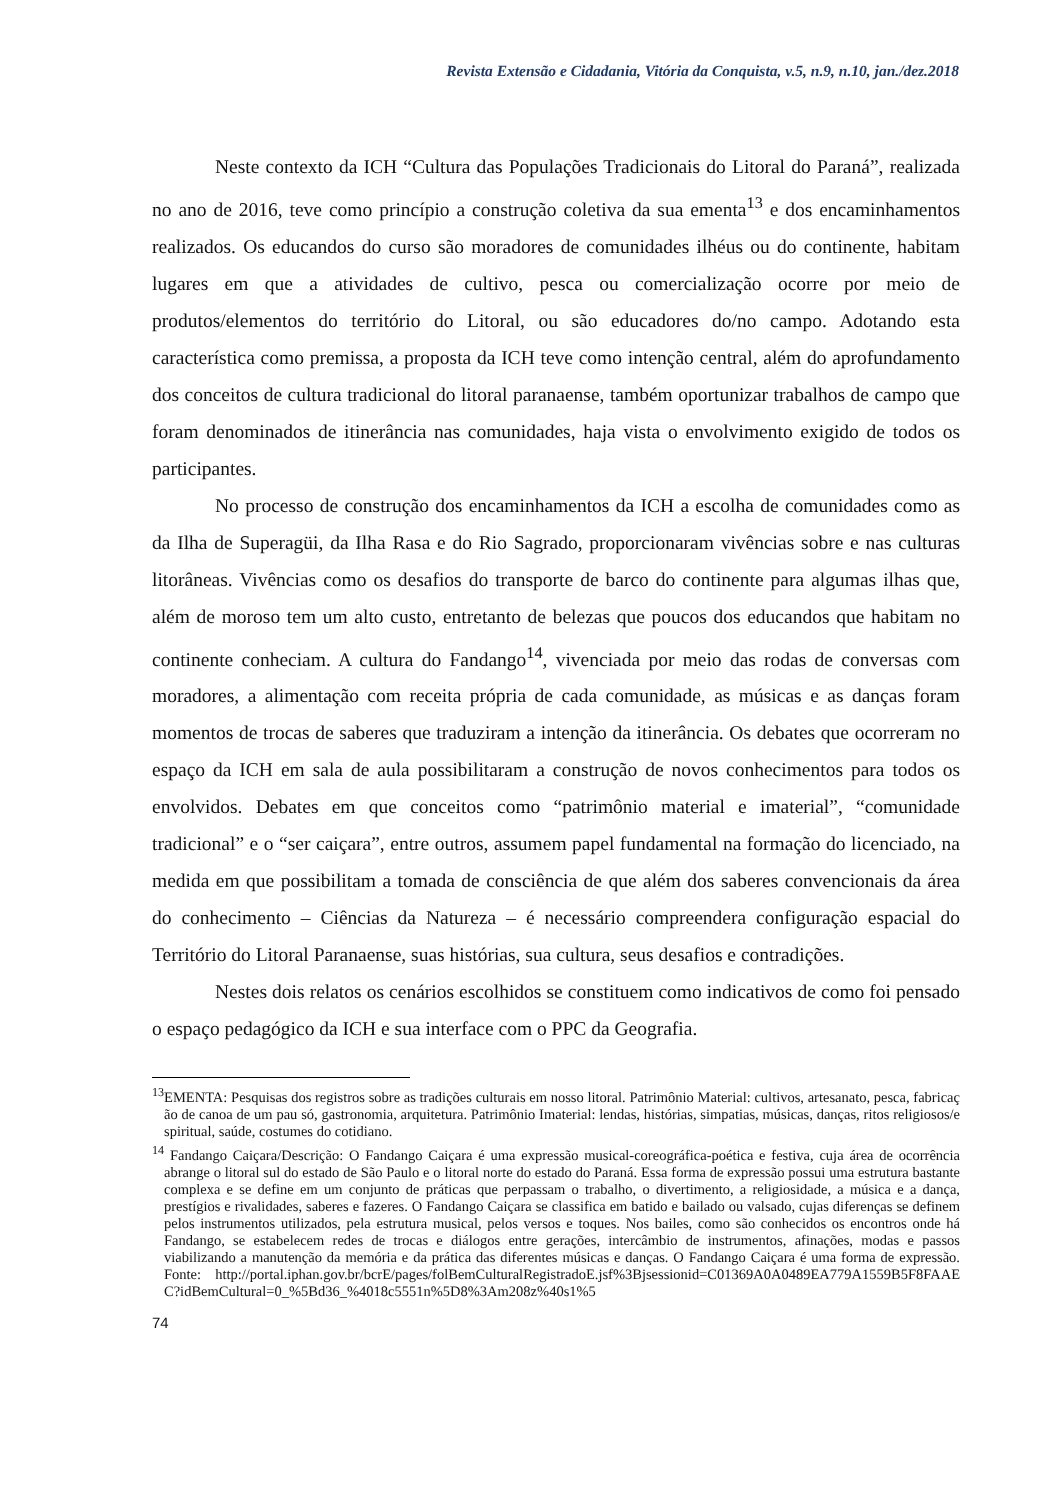Revista Extensão e Cidadania, Vitória da Conquista, v.5, n.9, n.10, jan./dez.2018
Neste contexto da ICH “Cultura das Populações Tradicionais do Litoral do Paraná”, realizada no ano de 2016, teve como princípio a construção coletiva da sua ementa<sup>13</sup> e dos encaminhamentos realizados. Os educandos do curso são moradores de comunidades ilhéus ou do continente, habitam lugares em que a atividades de cultivo, pesca ou comercialização ocorre por meio de produtos/elementos do território do Litoral, ou são educadores do/no campo. Adotando esta característica como premissa, a proposta da ICH teve como intenção central, além do aprofundamento dos conceitos de cultura tradicional do litoral paranaense, também oportunizar trabalhos de campo que foram denominados de itinerância nas comunidades, haja vista o envolvimento exigido de todos os participantes.
No processo de construção dos encaminhamentos da ICH a escolha de comunidades como as da Ilha de Superagüi, da Ilha Rasa e do Rio Sagrado, proporcionaram vivências sobre e nas culturas litorâneas. Vivências como os desafios do transporte de barco do continente para algumas ilhas que, além de moroso tem um alto custo, entretanto de belezas que poucos dos educandos que habitam no continente conheciam. A cultura do Fandango<sup>14</sup>, vivenciada por meio das rodas de conversas com moradores, a alimentação com receita própria de cada comunidade, as músicas e as danças foram momentos de trocas de saberes que traduziram a intenção da itinerância. Os debates que ocorreram no espaço da ICH em sala de aula possibilitaram a construção de novos conhecimentos para todos os envolvidos. Debates em que conceitos como “patrimônio material e imaterial”, “comunidade tradicional” e o “ser caiçara”, entre outros, assumem papel fundamental na formação do licenciado, na medida em que possibilitam a tomada de consciência de que além dos saberes convencionais da área do conhecimento – Ciências da Natureza – é necessário compreendera configuração espacial do Território do Litoral Paranaense, suas histórias, sua cultura, seus desafios e contradições.
Nestes dois relatos os cenários escolhidos se constituem como indicativos de como foi pensado o espaço pedagógico da ICH e sua interface com o PPC da Geografia.
<sup>13</sup> EMENTA: Pesquisas dos registros sobre as tradições culturais em nosso litoral. Patrimônio Material: cultivos, artesanato, pesca, fabricação de canoa de um pau só, gastronomia, arquitetura. Patrimônio Imaterial: lendas, histórias, simpatias, músicas, danças, ritos religiosos/espiritual, saúde, costumes do cotidiano.
<sup>14</sup> Fandango Caiçara/Descrição: O Fandango Caiçara é uma expressão musical-coreográfica-poética e festiva, cuja área de ocorrência abrange o litoral sul do estado de São Paulo e o litoral norte do estado do Paraná. Essa forma de expressão possui uma estrutura bastante complexa e se define em um conjunto de práticas que perpassam o trabalho, o divertimento, a religiosidade, a música e a dança, prestígios e rivalidades, saberes e fazeres. O Fandango Caiçara se classifica em batido e bailado ou valsado, cujas diferenças se definem pelos instrumentos utilizados, pela estrutura musical, pelos versos e toques. Nos bailes, como são conhecidos os encontros onde há Fandango, se estabelecem redes de trocas e diálogos entre gerações, intercâmbio de instrumentos, afinações, modas e passos viabilizando a manutenção da memória e da prática das diferentes músicas e danças. O Fandango Caiçara é uma forma de expressão. Fonte: http://portal.iphan.gov.br/bcrE/pages/folBemCulturalRegistradoE.jsf%3Bjsessionid=C01369A0A0489EA779A1559B5F8FAAEC?idBemCultural=0_%5Bd36_%4018c5551n%5D8%3Am208z%40s1%5
74